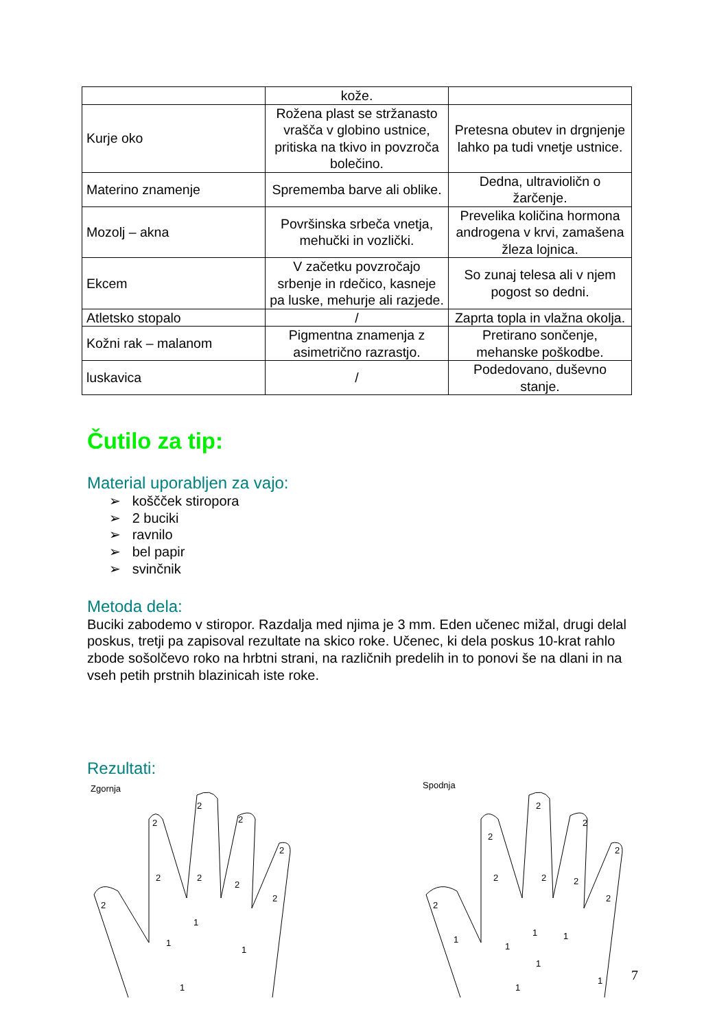| | kože. | |
| Kurje oko | Rožena plast se stržanasto vrašča v globino ustnice, pritiska na tkivo in povzroča bolečino. | Pretesna obutev in drgnjenje lahko pa tudi vnetje ustnice. |
| Materino znamenje | Sprememba barve ali oblike. | Dedna, ultravioličn o žarčenje. |
| Mozolj – akna | Površinska srbeča vnetja, mehučki in vozlički. | Prevelika količina hormona androgena v krvi, zamašena žleza lojnica. |
| Ekcem | V začetku povzročajo srbenje in rdečico, kasneje pa luske, mehurje ali razjede. | So zunaj telesa ali v njem pogost so dedni. |
| Atletsko stopalo | / | Zaprta topla in vlažna okolja. |
| Kožni rak – malanom | Pigmentna znamenja z asimetrično razrastjo. | Pretirano sončenje, mehanske poškodbe. |
| luskavica | / | Podedovano, duševno stanje. |
Čutilo za tip:
Material uporabljen za vajo:
➢ koščček stiropora
➢ 2 buciki
➢ ravnilo
➢ bel papir
➢ svinčnik
Metoda dela:
Buciki zabodemo v stiropor. Razdalja med njima je 3 mm. Eden učenec mižal, drugi delal poskus, tretji pa zapisoval rezultate na skico roke. Učenec, ki dela poskus 10-krat rahlo zbode sošolčevo roko na hrbtni strani, na različnih predelih in to ponovi še na dlani in na vseh petih prstnih blazinicah iste roke.
Rezultati:
Zgornja
2
2
2
2
2
2
2
2
2
1
1
1
1
Spodnja
2
2
2
2
2
2
2
2
2
1
1
1
1
1
1
1
7